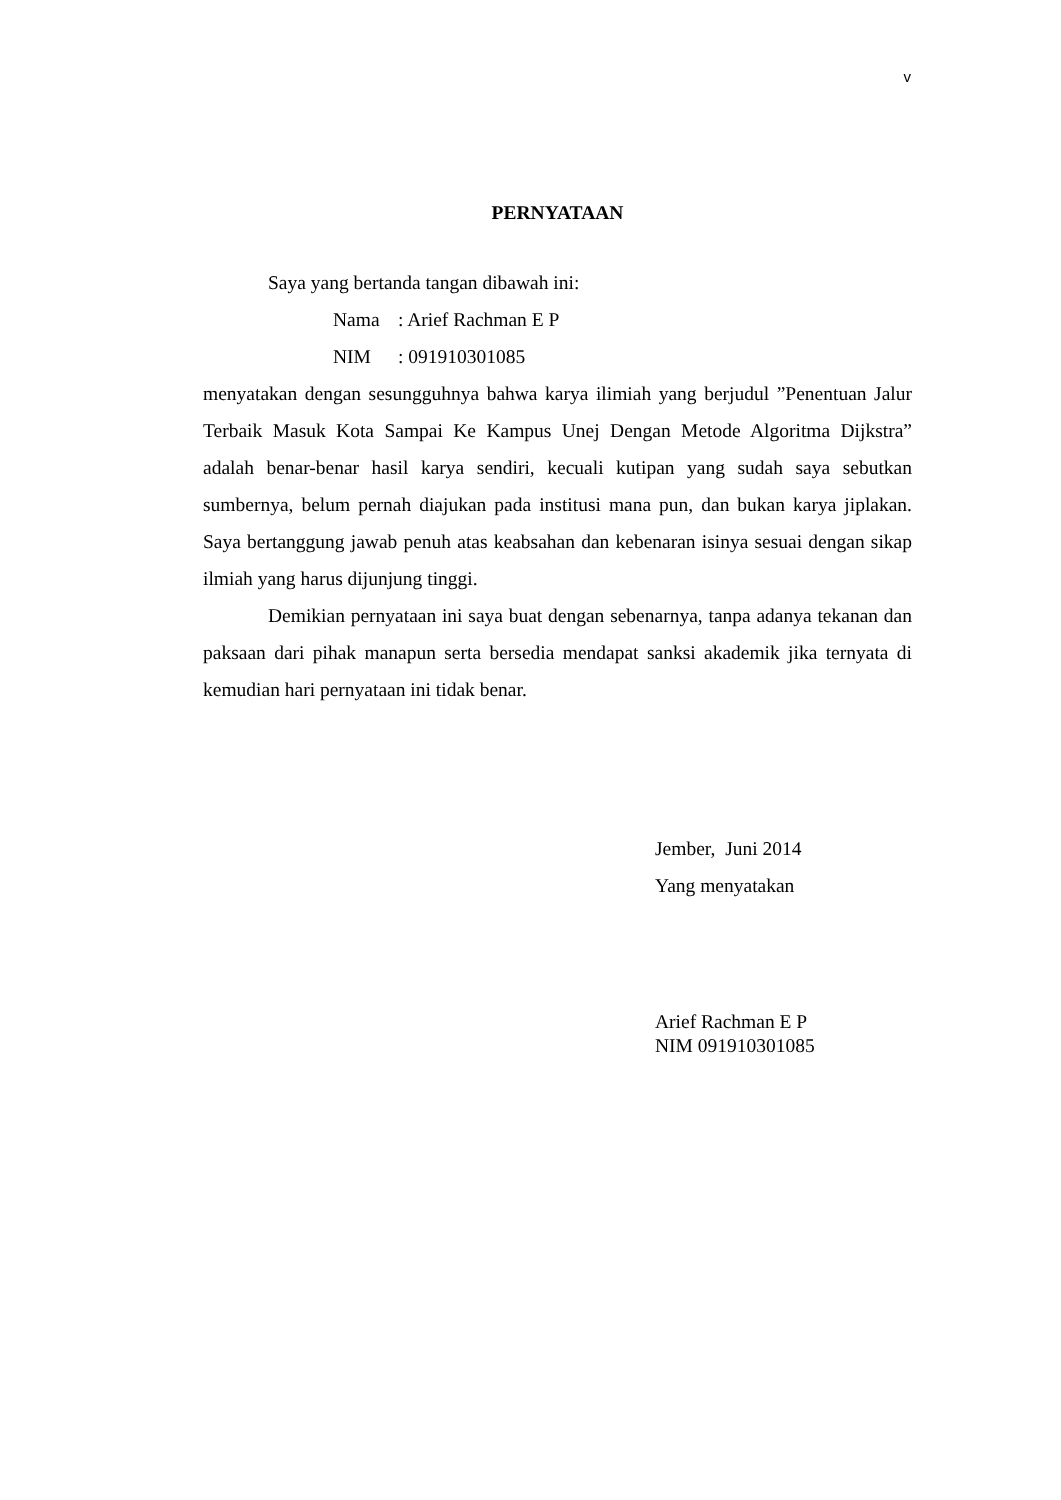v
PERNYATAAN
Saya yang bertanda tangan dibawah ini:
Nama: Arief Rachman E P
NIM: 091910301085
menyatakan dengan sesungguhnya bahwa karya ilimiah yang berjudul ”Penentuan Jalur Terbaik Masuk Kota Sampai Ke Kampus Unej Dengan Metode Algoritma Dijkstra” adalah benar-benar hasil karya sendiri, kecuali kutipan yang sudah saya sebutkan sumbernya, belum pernah diajukan pada institusi mana pun, dan bukan karya jiplakan. Saya bertanggung jawab penuh atas keabsahan dan kebenaran isinya sesuai dengan sikap ilmiah yang harus dijunjung tinggi.
Demikian pernyataan ini saya buat dengan sebenarnya, tanpa adanya tekanan dan paksaan dari pihak manapun serta bersedia mendapat sanksi akademik jika ternyata di kemudian hari pernyataan ini tidak benar.
Jember, Juni 2014
Yang menyatakan
Arief Rachman E P
NIM 091910301085